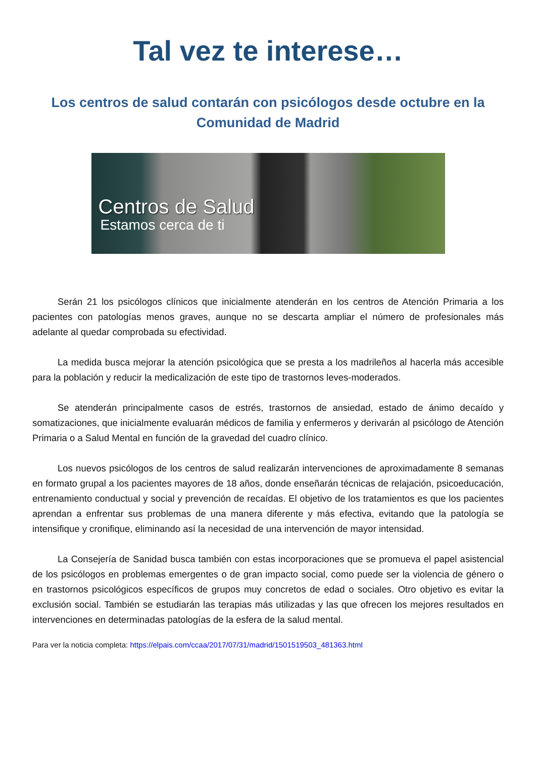Tal vez te interese…
Los centros de salud contarán con psicólogos desde octubre en la Comunidad de Madrid
Centros de Salud
Estamos cerca de ti
Serán 21 los psicólogos clínicos que inicialmente atenderán en los centros de Atención Primaria a los pacientes con patologías menos graves, aunque no se descarta ampliar el número de profesionales más adelante al quedar comprobada su efectividad.
La medida busca mejorar la atención psicológica que se presta a los madrileños al hacerla más accesible para la población y reducir la medicalización de este tipo de trastornos leves-moderados.
Se atenderán principalmente casos de estrés, trastornos de ansiedad, estado de ánimo decaído y somatizaciones, que inicialmente evaluarán médicos de familia y enfermeros y derivarán al psicólogo de Atención Primaria o a Salud Mental en función de la gravedad del cuadro clínico.
Los nuevos psicólogos de los centros de salud realizarán intervenciones de aproximadamente 8 semanas en formato grupal a los pacientes mayores de 18 años, donde enseñarán técnicas de relajación, psicoeducación, entrenamiento conductual y social y prevención de recaídas. El objetivo de los tratamientos es que los pacientes aprendan a enfrentar sus problemas de una manera diferente y más efectiva, evitando que la patología se intensifique y cronifique, eliminando así la necesidad de una intervención de mayor intensidad.
La Consejería de Sanidad busca también con estas incorporaciones que se promueva el papel asistencial de los psicólogos en problemas emergentes o de gran impacto social, como puede ser la violencia de género o en trastornos psicológicos específicos de grupos muy concretos de edad o sociales. Otro objetivo es evitar la exclusión social. También se estudiarán las terapias más utilizadas y las que ofrecen los mejores resultados en intervenciones en determinadas patologías de la esfera de la salud mental.
Para ver la noticia completa: https://elpais.com/ccaa/2017/07/31/madrid/1501519503_481363.html